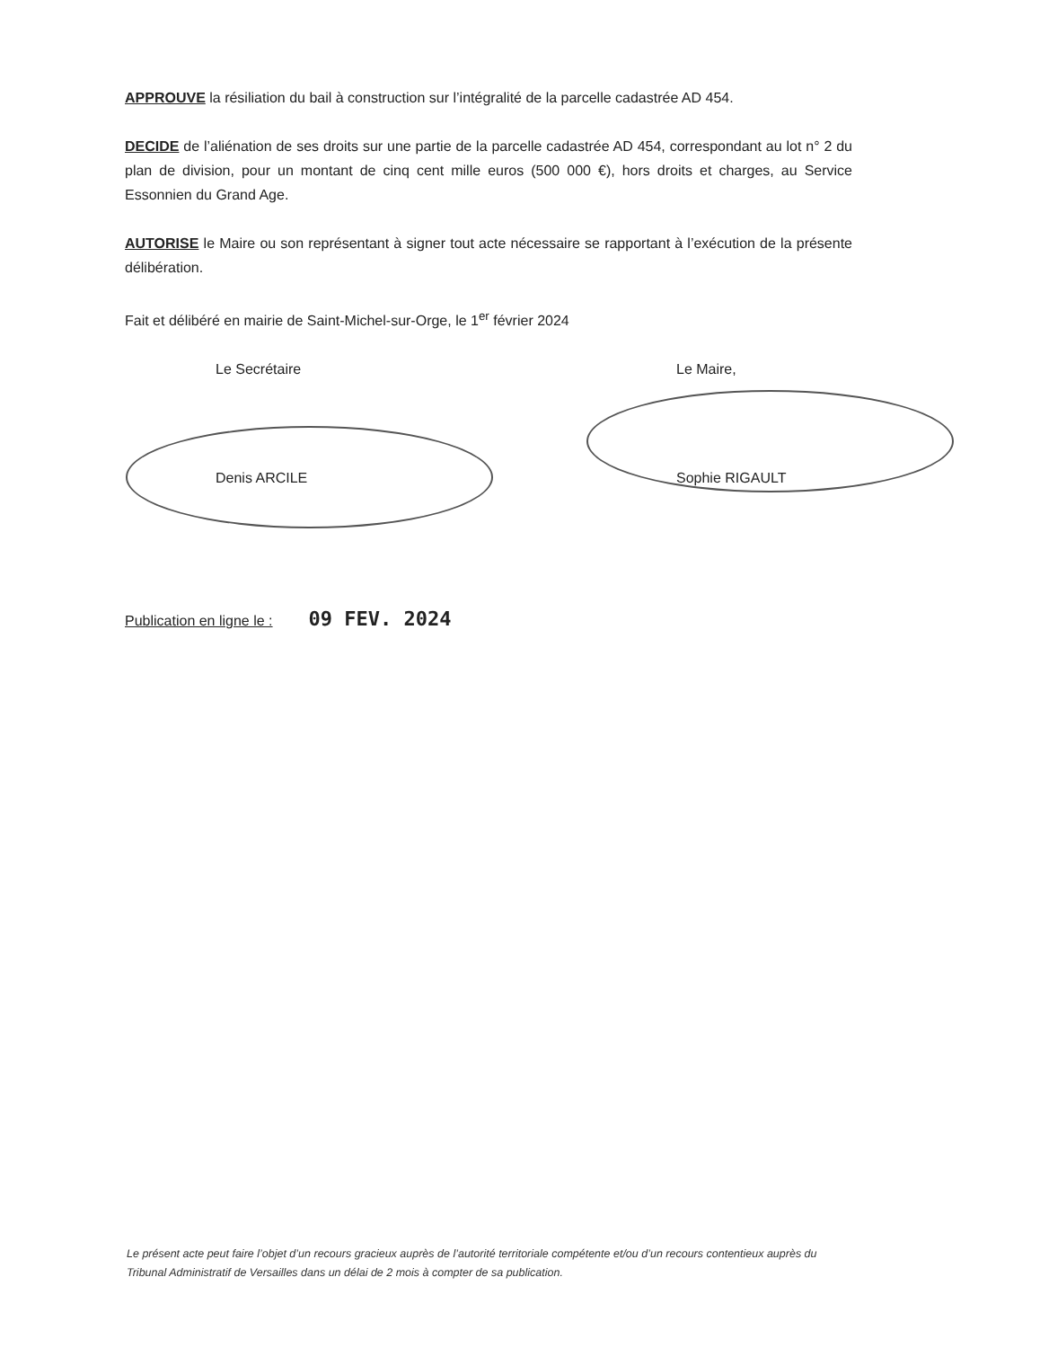APPROUVE la résiliation du bail à construction sur l’intégralité de la parcelle cadastrée AD 454.
DECIDE de l’aliénation de ses droits sur une partie de la parcelle cadastrée AD 454, correspondant au lot n° 2 du plan de division, pour un montant de cinq cent mille euros (500 000 €), hors droits et charges, au Service Essonnien du Grand Age.
AUTORISE le Maire ou son représentant à signer tout acte nécessaire se rapportant à l’exécution de la présente délibération.
Fait et délibéré en mairie de Saint-Michel-sur-Orge, le 1<sup>er</sup> février 2024
Le Secrétaire
Denis ARCILE
Le Maire,
Sophie RIGAULT
Publication en ligne le : 09 FEV. 2024
Le présent acte peut faire l’objet d’un recours gracieux auprès de l’autorité territoriale compétente et/ou d’un recours contentieux auprès du Tribunal Administratif de Versailles dans un délai de 2 mois à compter de sa publication.